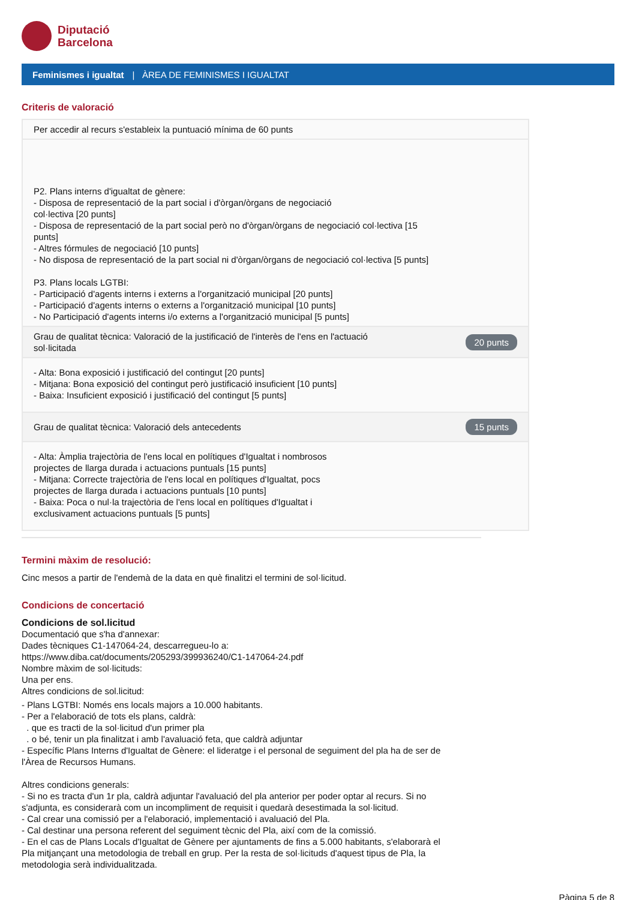Diputació
Barcelona
Feminismes i igualtat | ÀREA DE FEMINISMES I IGUALTAT
Criteris de valoració
| Per accedir al recurs s'estableix la puntuació mínima de 60 punts | |
| P2. Plans interns d'igualtat de gènere: - Disposa de representació de la part social i d'òrgan/òrgans de negociació col·lectiva [20 punts] - Disposa de representació de la part social però no d'òrgan/òrgans de negociació col·lectiva [15 punts] - Altres fórmules de negociació [10 punts] - No disposa de representació de la part social ni d'òrgan/òrgans de negociació col·lectiva [5 punts] P3. Plans locals LGTBI: - Participació d'agents interns i externs a l'organització municipal [20 punts] - Participació d'agents interns o externs a l'organització municipal [10 punts] - No Participació d'agents interns i/o externs a l'organització municipal [5 punts] | |
| Grau de qualitat tècnica: Valoració de la justificació de l'interès de l'ens en l'actuació sol·licitada | 20 punts |
| - Alta: Bona exposició i justificació del contingut [20 punts] - Mitjana: Bona exposició del contingut però justificació insuficient [10 punts] - Baixa: Insuficient exposició i justificació del contingut [5 punts] | |
| Grau de qualitat tècnica: Valoració dels antecedents | 15 punts |
| - Alta: Àmplia trajectòria de l'ens local en polítiques d'Igualtat i nombrosos projectes de llarga durada i actuacions puntuals [15 punts] - Mitjana: Correcte trajectòria de l'ens local en polítiques d'Igualtat, pocs projectes de llarga durada i actuacions puntuals [10 punts] - Baixa: Poca o nul·la trajectòria de l'ens local en polítiques d'Igualtat i exclusivament actuacions puntuals [5 punts] | |
Termini màxim de resolució:
Cinc mesos a partir de l'endemà de la data en què finalitzi el termini de sol·licitud.
Condicions de concertació
Condicions de sol.licitud
Documentació que s'ha d'annexar:
Dades tècniques C1-147064-24, descarregueu-lo a:
https://www.diba.cat/documents/205293/399936240/C1-147064-24.pdf
Nombre màxim de sol·licituds:
Una per ens.
Altres condicions de sol.licitud:
- Plans LGTBI: Només ens locals majors a 10.000 habitants.
- Per a l'elaboració de tots els plans, caldrà:
. que es tracti de la sol·licitud d'un primer pla
. o bé, tenir un pla finalitzat i amb l'avaluació feta, que caldrà adjuntar
- Específic Plans Interns d'Igualtat de Gènere: el lideratge i el personal de seguiment del pla ha de ser de
l'Àrea de Recursos Humans.
Altres condicions generals:
- Si no es tracta d'un 1r pla, caldrà adjuntar l'avaluació del pla anterior per poder optar al recurs. Si no
s'adjunta, es considerarà com un incompliment de requisit i quedarà desestimada la sol·licitud.
- Cal crear una comissió per a l'elaboració, implementació i avaluació del Pla.
- Cal destinar una persona referent del seguiment tècnic del Pla, així com de la comissió.
- En el cas de Plans Locals d'Igualtat de Gènere per ajuntaments de fins a 5.000 habitants, s'elaborarà el
Pla mitjançant una metodologia de treball en grup. Per la resta de sol·licituds d'aquest tipus de Pla, la
metodologia serà individualitzada.
Pàgina 5 de 8